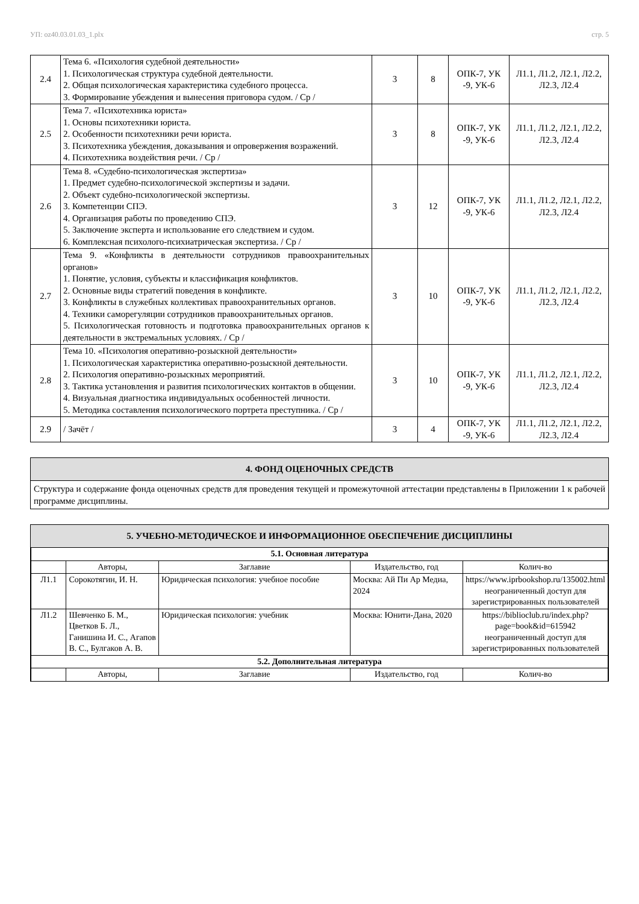УП: oz40.03.01.03_1.plx стр. 5
| 2.4 | Тема 6. «Психология судебной деятельности» 1. Психологическая структура судебной деятельности. 2. Общая психологическая характеристика судебного процесса. 3. Формирование убеждения и вынесения приговора судом. / Ср / | 3 | 8 | ОПК-7, УК -9, УК-6 | Л1.1, Л1.2, Л2.1, Л2.2, Л2.3, Л2.4 |
| 2.5 | Тема 7. «Психотехника юриста» 1. Основы психотехники юриста. 2. Особенности психотехники речи юриста. 3. Психотехника убеждения, доказывания и опровержения возражений. 4. Психотехника воздействия речи. / Ср / | 3 | 8 | ОПК-7, УК -9, УК-6 | Л1.1, Л1.2, Л2.1, Л2.2, Л2.3, Л2.4 |
| 2.6 | Тема 8. «Судебно-психологическая экспертиза» 1. Предмет судебно-психологической экспертизы и задачи. 2. Объект судебно-психологической экспертизы. 3. Компетенции СПЭ. 4. Организация работы по проведению СПЭ. 5. Заключение эксперта и использование его следствием и судом. 6. Комплексная психолого-психиатрическая экспертиза. / Ср / | 3 | 12 | ОПК-7, УК -9, УК-6 | Л1.1, Л1.2, Л2.1, Л2.2, Л2.3, Л2.4 |
| 2.7 | Тема 9. «Конфликты в деятельности сотрудников правоохранительных органов» 1. Понятие, условия, субъекты и классификация конфликтов. 2. Основные виды стратегий поведения в конфликте. 3. Конфликты в служебных коллективах правоохранительных органов. 4. Техники саморегуляции сотрудников правоохранительных органов. 5. Психологическая готовность и подготовка правоохранительных органов к деятельности в экстремальных условиях. / Ср / | 3 | 10 | ОПК-7, УК -9, УК-6 | Л1.1, Л1.2, Л2.1, Л2.2, Л2.3, Л2.4 |
| 2.8 | Тема 10. «Психология оперативно-розыскной деятельности» 1. Психологическая характеристика оперативно-розыскной деятельности. 2. Психология оперативно-розыскных мероприятий. 3. Тактика установления и развития психологических контактов в общении. 4. Визуальная диагностика индивидуальных особенностей личности. 5. Методика составления психологического портрета преступника. / Ср / | 3 | 10 | ОПК-7, УК -9, УК-6 | Л1.1, Л1.2, Л2.1, Л2.2, Л2.3, Л2.4 |
| 2.9 | / Зачёт / | 3 | 4 | ОПК-7, УК -9, УК-6 | Л1.1, Л1.2, Л2.1, Л2.2, Л2.3, Л2.4 |
4. ФОНД ОЦЕНОЧНЫХ СРЕДСТВ
Структура и содержание фонда оценочных средств для проведения текущей и промежуточной аттестации представлены в Приложении 1 к рабочей программе дисциплины.
5. УЧЕБНО-МЕТОДИЧЕСКОЕ И ИНФОРМАЦИОННОЕ ОБЕСПЕЧЕНИЕ ДИСЦИПЛИНЫ
| 5.1. Основная литература | | | | |
| | Авторы, | Заглавие | Издательство, год | Колич-во |
| Л1.1 | Сорокотягин, И. Н. | Юридическая психология: учебное пособие | Москва: Ай Пи Ар Медиа, 2024 | https://www.iprbookshop.ru/135002.html неограниченный доступ для зарегистрированных пользователей |
| Л1.2 | Шевченко Б. М., Цветков Б. Л., Ганишина И. С., Агапов В. С., Булгаков А. В. | Юридическая психология: учебник | Москва: Юнити-Дана, 2020 | https://biblioclub.ru/index.php? page=book&id=615942 неограниченный доступ для зарегистрированных пользователей |
| 5.2. Дополнительная литература | | | | |
| | Авторы, | Заглавие | Издательство, год | Колич-во |